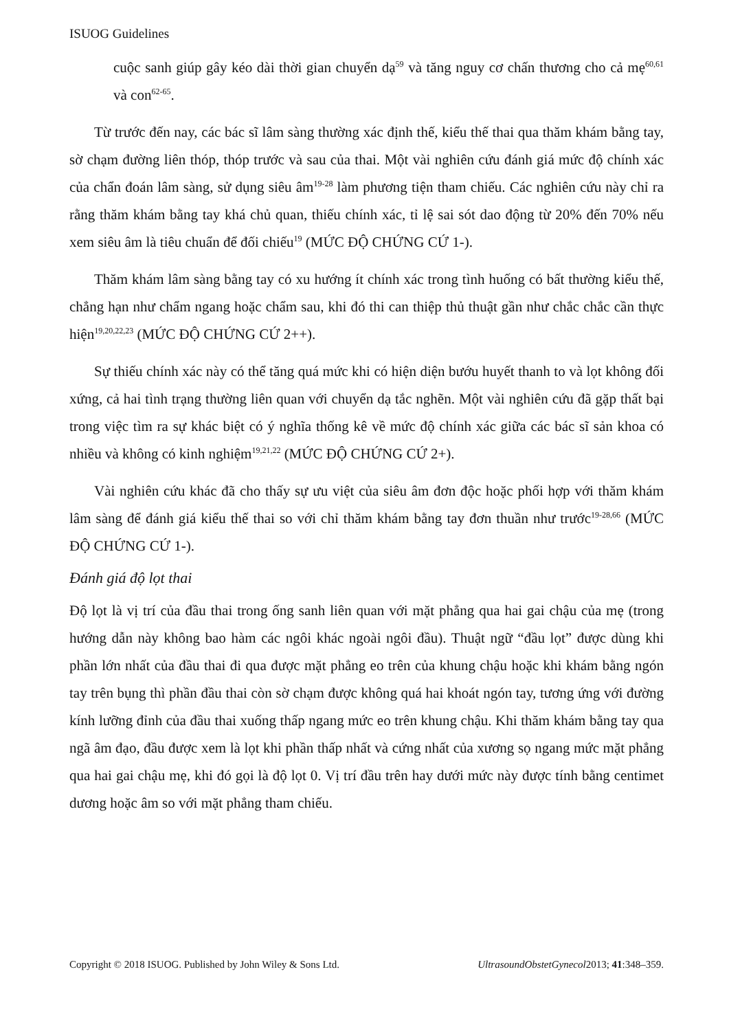ISUOG Guidelines
cuộc sanh giúp gây kéo dài thời gian chuyển dạ<sup>59</sup> và tăng nguy cơ chấn thương cho cả mẹ<sup>60,61</sup> và con<sup>62-65</sup>.
Từ trước đến nay, các bác sĩ lâm sàng thường xác định thế, kiểu thế thai qua thăm khám bằng tay, sờ chạm đường liên thóp, thóp trước và sau của thai. Một vài nghiên cứu đánh giá mức độ chính xác của chẩn đoán lâm sàng, sử dụng siêu âm<sup>19-28</sup> làm phương tiện tham chiếu. Các nghiên cứu này chỉ ra rằng thăm khám bằng tay khá chủ quan, thiếu chính xác, tỉ lệ sai sót dao động từ 20% đến 70% nếu xem siêu âm là tiêu chuẩn để đối chiếu<sup>19</sup> (MỨC ĐỘ CHỨNG CỨ 1-).
Thăm khám lâm sàng bằng tay có xu hướng ít chính xác trong tình huống có bất thường kiểu thế, chẳng hạn như chẩm ngang hoặc chẩm sau, khi đó thi can thiệp thủ thuật gần như chắc chắc cần thực hiện<sup>19,20,22,23</sup> (MỨC ĐỘ CHỨNG CỨ 2++).
Sự thiếu chính xác này có thể tăng quá mức khi có hiện diện bướu huyết thanh to và lọt không đối xứng, cả hai tình trạng thường liên quan với chuyển dạ tắc nghẽn. Một vài nghiên cứu đã gặp thất bại trong việc tìm ra sự khác biệt có ý nghĩa thống kê về mức độ chính xác giữa các bác sĩ sản khoa có nhiều và không có kinh nghiệm<sup>19,21,22</sup> (MỨC ĐỘ CHỨNG CỨ 2+).
Vài nghiên cứu khác đã cho thấy sự ưu việt của siêu âm đơn độc hoặc phối hợp với thăm khám lâm sàng để đánh giá kiểu thế thai so với chỉ thăm khám bằng tay đơn thuần như trước<sup>19-28,66</sup> (MỨC ĐỘ CHỨNG CỨ 1-).
Đánh giá độ lọt thai
Độ lọt là vị trí của đầu thai trong ống sanh liên quan với mặt phẳng qua hai gai chậu của mẹ (trong hướng dẫn này không bao hàm các ngôi khác ngoài ngôi đầu). Thuật ngữ “đầu lọt” được dùng khi phần lớn nhất của đầu thai đi qua được mặt phẳng eo trên của khung chậu hoặc khi khám bằng ngón tay trên bụng thì phần đầu thai còn sờ chạm được không quá hai khoát ngón tay, tương ứng với đường kính lưỡng đỉnh của đầu thai xuống thấp ngang mức eo trên khung chậu. Khi thăm khám bằng tay qua ngã âm đạo, đầu được xem là lọt khi phần thấp nhất và cứng nhất của xương sọ ngang mức mặt phẳng qua hai gai chậu mẹ, khi đó gọi là độ lọt 0. Vị trí đầu trên hay dưới mức này được tính bằng centimet dương hoặc âm so với mặt phẳng tham chiếu.
Copyright © 2018 ISUOG. Published by John Wiley & Sons Ltd. UltrasoundObstetGynecol2013; 41:348–359.